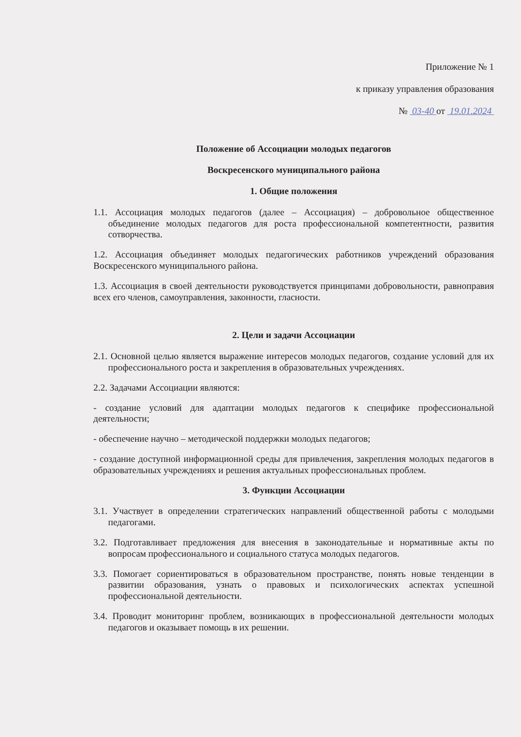Приложение № 1
к приказу управления образования
№ 03-40 от 19.01.2024
Положение об Ассоциации молодых педагогов
Воскресенского муниципального района
1. Общие положения
1.1. Ассоциация молодых педагогов (далее – Ассоциация) – добровольное общественное объединение молодых педагогов для роста профессиональной компетентности, развития сотворчества.
1.2. Ассоциация объединяет молодых педагогических работников учреждений образования Воскресенского муниципального района.
1.3. Ассоциация в своей деятельности руководствуется принципами добровольности, равноправия всех его членов, самоуправления, законности, гласности.
2. Цели и задачи Ассоциации
2.1. Основной целью является выражение интересов молодых педагогов, создание условий для их профессионального роста и закрепления в образовательных учреждениях.
2.2. Задачами Ассоциации являются:
- создание условий для адаптации молодых педагогов к специфике профессиональной деятельности;
- обеспечение научно – методической поддержки молодых педагогов;
- создание доступной информационной среды для привлечения, закрепления молодых педагогов в образовательных учреждениях и решения актуальных профессиональных проблем.
3. Функции Ассоциации
3.1. Участвует в определении стратегических направлений общественной работы с молодыми педагогами.
3.2. Подготавливает предложения для внесения в законодательные и нормативные акты по вопросам профессионального и социального статуса молодых педагогов.
3.3. Помогает сориентироваться в образовательном пространстве, понять новые тенденции в развитии образования, узнать о правовых и психологических аспектах успешной профессиональной деятельности.
3.4. Проводит мониторинг проблем, возникающих в профессиональной деятельности молодых педагогов и оказывает помощь в их решении.